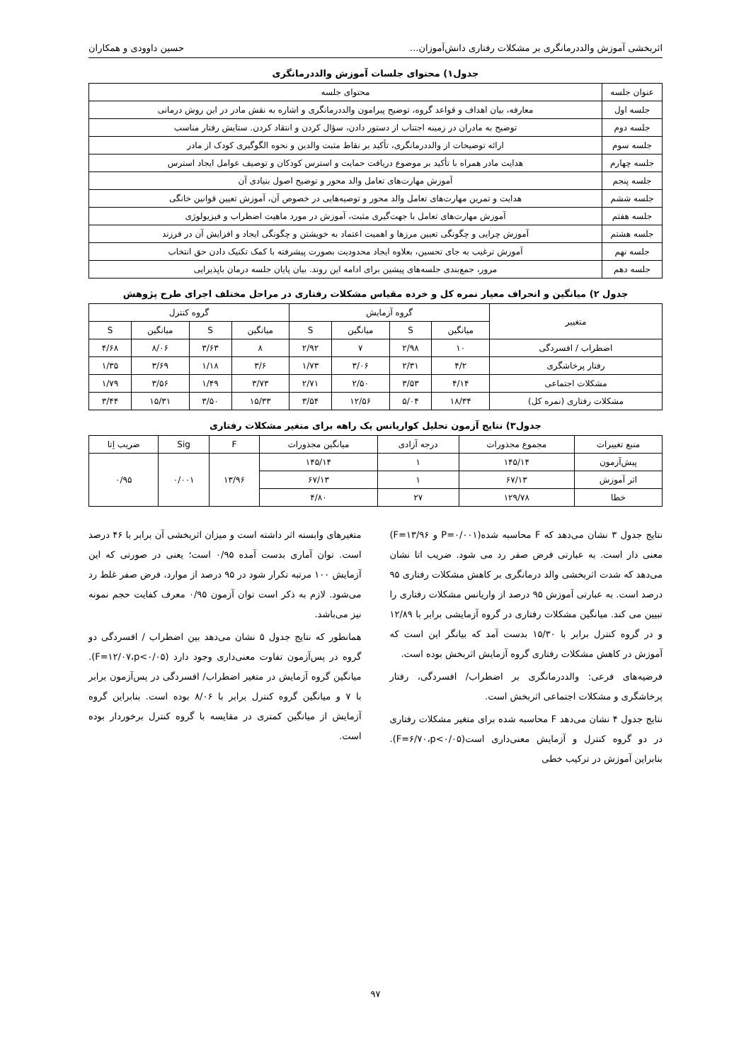اثربخشی آموزش والددرمانگری بر مشکلات رفتاری دانش‌آموزان... حسین داوودی و همکاران
جدول۱) محتوای جلسات آموزش والددرمانگری
| عنوان جلسه | محتوای جلسه |
| جلسه اول | معارفه، بیان اهداف و قواعد گروه، توضیح پیرامون والددرمانگری و اشاره به نقش مادر در این روش درمانی |
| جلسه دوم | توضیح به مادران در زمینه اجتناب از دستور دادن، سؤال کردن و انتقاد کردن. ستایش رفتار مناسب |
| جلسه سوم | ارائه توضیحات از والددرمانگری، تأکید بر نقاط مثبت والدین و نحوه الگوگیری کودک از مادر |
| جلسه چهارم | هدایت مادر همراه با تأکید بر موضوع دریافت حمایت و استرس کودکان و توصیف عوامل ایجاد استرس |
| جلسه پنجم | آموزش مهارت‌های تعامل والد محور و توضیح اصول بنیادی آن |
| جلسه ششم | هدایت و تمرین مهارت‌های تعامل والد محور و توصیه‌هایی در خصوص آن، آموزش تعیین قوانین خانگی |
| جلسه هفتم | آموزش مهارت‌های تعامل با جهت‌گیری مثبت، آموزش در مورد ماهیت اضطراب و فیزیولوژی |
| جلسه هشتم | آموزش چرایی و چگونگی تعیین مرزها و اهمیت اعتماد به خویشتن و چگونگی ایجاد و افزایش آن در فرزند |
| جلسه نهم | آموزش ترغیب به جای تحسین، بعلاوه ایجاد محدودیت بصورت پیشرفته با کمک تکنیک دادن حق انتخاب |
| جلسه دهم | مرور، جمع‌بندی جلسه‌های پیشین برای ادامه این روند. بیان پایان جلسه درمان باپذیرایی |
جدول ۲) میانگین و انحراف معیار نمره کل و خرده مقیاس مشکلات رفتاری در مراحل مختلف اجرای طرح پژوهش
| متغییر | گروه آزمایش | | | | گروه کنترل | | | |
| --- | --- | --- | --- | --- | --- | --- | --- | --- |
| | میانگین | S | میانگین | S | میانگین | S | میانگین | S |
| اضطراب / افسردگی | ۱۰ | ۲/۹۸ | ۷ | ۲/۹۲ | ۸ | ۳/۶۳ | ۸/۰۶ | ۴/۶۸ |
| رفتار پرخاشگری | ۴/۲ | ۲/۳۱ | ۳/۰۶ | ۱/۷۳ | ۳/۶ | ۱/۱۸ | ۳/۶۹ | ۱/۳۵ |
| مشکلات اجتماعی | ۴/۱۴ | ۳/۵۳ | ۲/۵۰ | ۲/۷۱ | ۳/۷۳ | ۱/۴۹ | ۳/۵۶ | ۱/۷۹ |
| مشکلات رفتاری (نمره کل) | ۱۸/۳۴ | ۵/۰۴ | ۱۲/۵۶ | ۳/۵۴ | ۱۵/۳۳ | ۳/۵۰ | ۱۵/۳۱ | ۳/۴۴ |
جدول۳) نتایج آزمون تحلیل کواریانس یک راهه برای متغیر مشکلات رفتاری
| منبع تغییرات | مجموع مجذورات | درجه آزادی | میانگین مجذورات | F | Sig | ضریب اِتا |
| --- | --- | --- | --- | --- | --- | --- |
| پیش‌آزمون | ۱۴۵/۱۴ | ۱ | ۱۴۵/۱۴ | ۱۳/۹۶ | ۰/۰۰۱ | ۰/۹۵ |
| اثر آموزش | ۶۷/۱۳ | ۱ | ۶۷/۱۳ | | | |
| خطا | ۱۲۹/۷۸ | ۲۷ | ۴/۸۰ | | | |
نتایج جدول ۳ نشان می‌دهد که F محاسبه شده(P=۰/۰۰۱ و F=۱۳/۹۶) معنی دار است. به عبارتی فرض صفر رد می شود. ضریب اتا نشان می‌دهد که شدت اثربخشی والد درمانگری بر کاهش مشکلات رفتاری ۹۵ درصد است. به عبارتی آموزش ۹۵ درصد از واریانس مشکلات رفتاری را تبیین می کند. میانگین مشکلات رفتاری در گروه آزمایشی برابر با ۱۲/۸۹ و در گروه کنترل برابر با ۱۵/۳۰ بدست آمد که بیانگر این است که آموزش در کاهش مشکلات رفتاری گروه آزمایش اثربخش بوده است.
فرضیه‌های فرعی: والددرمانگری بر اضطراب/ افسردگی، رفتار پرخاشگری و مشکلات اجتماعی اثربخش است.
نتایج جدول ۴ نشان می‌دهد F محاسبه شده برای متغیر مشکلات رفتاری در دو گروه کنترل و آزمایش معنی‌داری است(F=۶/۷۰،p<۰/۰۵). بنابراین آموزش در ترکیب خطی
متغیرهای وابسته اثر داشته است و میزان اثربخشی آن برابر با ۴۶ درصد است. توان آماری بدست آمده ۰/۹۵ است؛ یعنی در صورتی که این آزمایش ۱۰۰ مرتبه تکرار شود در ۹۵ درصد از موارد، فرض صفر غلط رد می‌شود. لازم به ذکر است توان آزمون ۰/۹۵ معرف کفایت حجم نمونه نیز می‌باشد.
همانطور که نتایج جدول ۵ نشان می‌دهد بین اضطراب / افسردگی دو گروه در پس‌آزمون تفاوت معنی‌داری وجود دارد (F=۱۲/۰۷،p<۰/۰۵). میانگین گروه آزمایش در متغیر اضطراب/ افسردگی در پس‌آزمون برابر با ۷ و میانگین گروه کنترل برابر با ۸/۰۶ بوده است. بنابراین گروه آزمایش از میانگین کمتری در مقایسه با گروه کنترل برخوردار بوده است.
۹۷